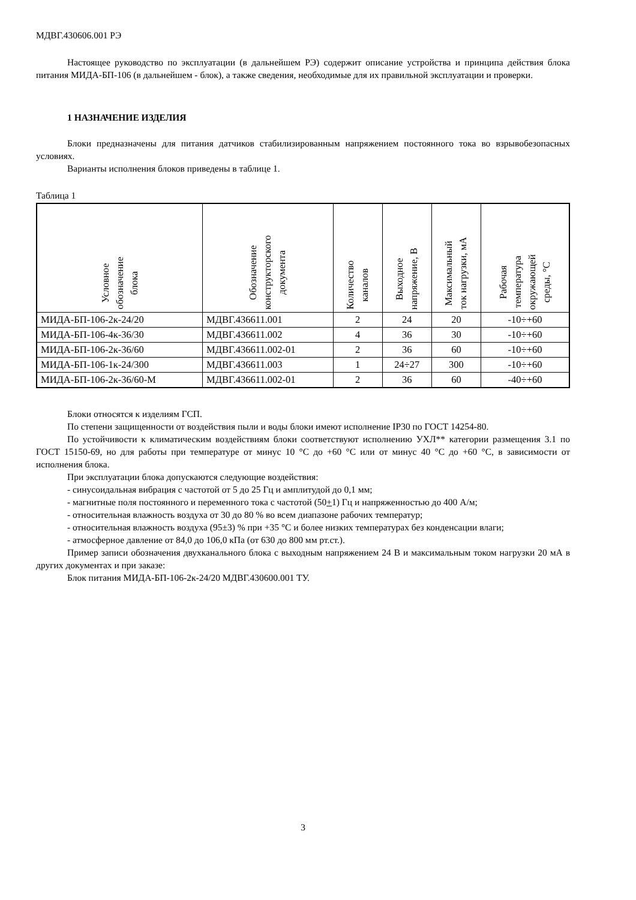МДВГ.430606.001 РЭ
Настоящее руководство по эксплуатации (в дальнейшем РЭ) содержит описание устройства и принципа действия блока питания МИДА-БП-106 (в дальнейшем - блок), а также сведения, необходимые для их правильной эксплуатации и проверки.
1 НАЗНАЧЕНИЕ ИЗДЕЛИЯ
Блоки предназначены для питания датчиков стабилизированным напряжением постоянного тока во взрывобезопасных условиях.
Варианты исполнения блоков приведены в таблице 1.
Таблица 1
| Условное обозначение блока | Обозначение конструкторского документа | Количество каналов | Выходное напряжение, В | Максимальный ток нагрузки, мА | Рабочая температура окружающей среды, °С |
| --- | --- | --- | --- | --- | --- |
| МИДА-БП-106-2к-24/20 | МДВГ.436611.001 | 2 | 24 | 20 | -10÷+60 |
| МИДА-БП-106-4к-36/30 | МДВГ.436611.002 | 4 | 36 | 30 | -10÷+60 |
| МИДА-БП-106-2к-36/60 | МДВГ.436611.002-01 | 2 | 36 | 60 | -10÷+60 |
| МИДА-БП-106-1к-24/300 | МДВГ.436611.003 | 1 | 24÷27 | 300 | -10÷+60 |
| МИДА-БП-106-2к-36/60-М | МДВГ.436611.002-01 | 2 | 36 | 60 | -40÷+60 |
Блоки относятся к изделиям ГСП.
По степени защищенности от воздействия пыли и воды блоки имеют исполнение IP30 по ГОСТ 14254-80.
По устойчивости к климатическим воздействиям блоки соответствуют исполнению УХЛ** категории размещения 3.1 по ГОСТ 15150-69, но для работы при температуре от минус 10 °С до +60 °С или от минус 40 °С до +60 °С, в зависимости от исполнения блока.
При эксплуатации блока допускаются следующие воздействия:
- синусоидальная вибрация с частотой от 5 до 25 Гц и амплитудой до 0,1 мм;
- магнитные поля постоянного и переменного тока с частотой (50+1) Гц и напряженностью до 400 А/м;
- относительная влажность воздуха от 30 до 80 % во всем диапазоне рабочих температур;
- относительная влажность воздуха (95±3) % при +35 °С и более низких температурах без конденсации влаги;
- атмосферное давление от 84,0 до 106,0 кПа (от 630 до 800 мм рт.ст.).
Пример записи обозначения двухканального блока с выходным напряжением 24 В и максимальным током нагрузки 20 мА в других документах и при заказе:
Блок питания МИДА-БП-106-2к-24/20 МДВГ.430600.001 ТУ.
3